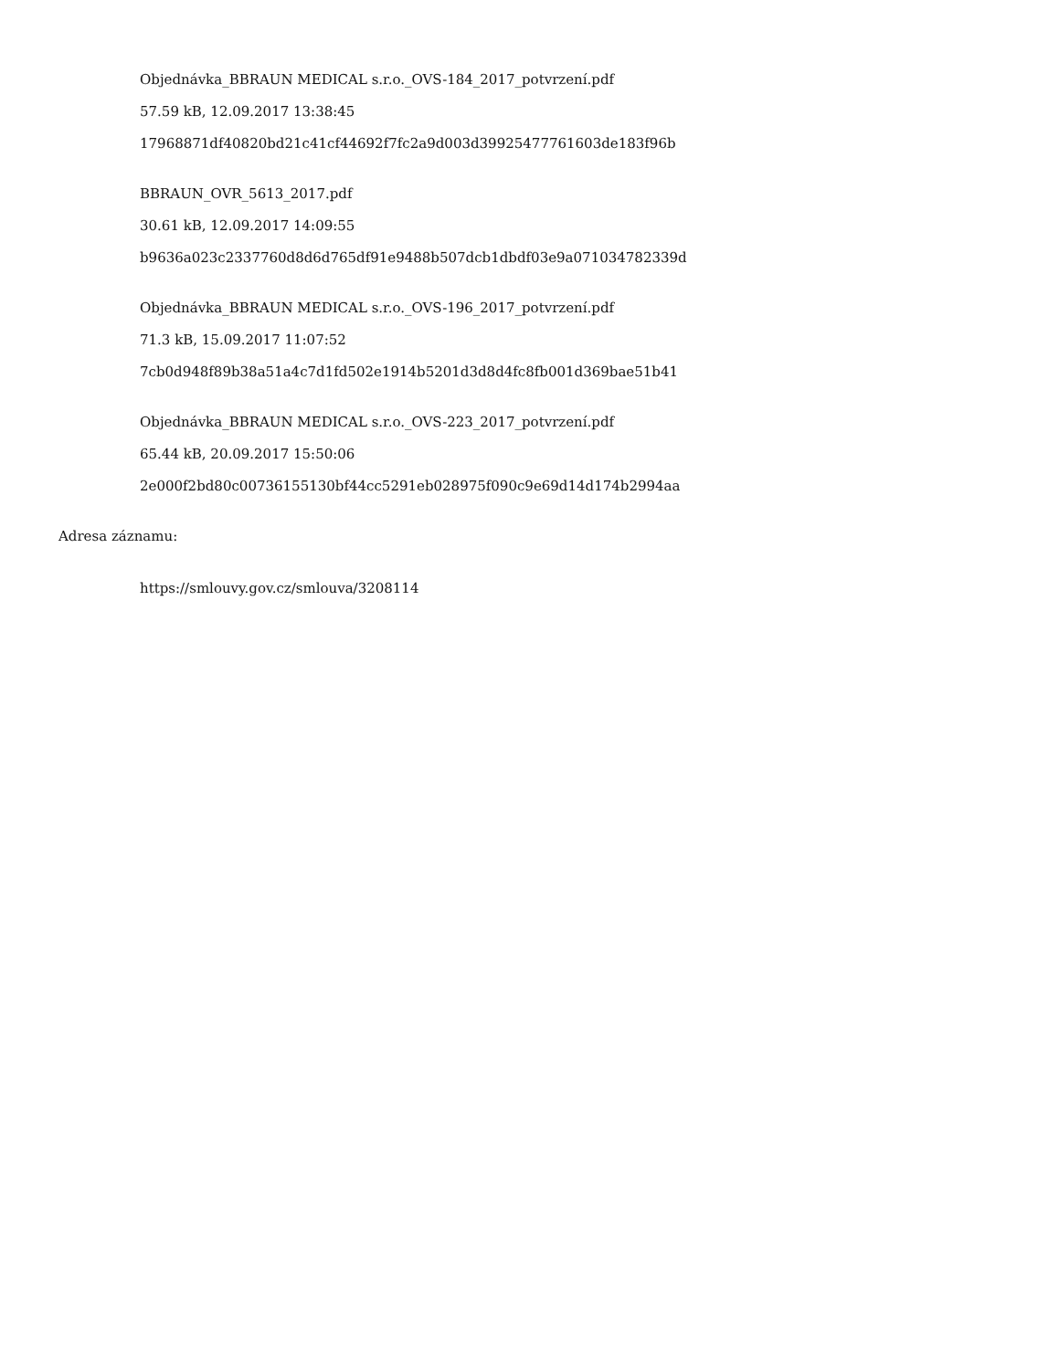Objednávka_BBRAUN MEDICAL s.r.o._OVS-184_2017_potvrzení.pdf
57.59 kB, 12.09.2017 13:38:45
17968871df40820bd21c41cf44692f7fc2a9d003d39925477761603de183f96b
BBRAUN_OVR_5613_2017.pdf
30.61 kB, 12.09.2017 14:09:55
b9636a023c2337760d8d6d765df91e9488b507dcb1dbdf03e9a071034782339d
Objednávka_BBRAUN MEDICAL s.r.o._OVS-196_2017_potvrzení.pdf
71.3 kB, 15.09.2017 11:07:52
7cb0d948f89b38a51a4c7d1fd502e1914b5201d3d8d4fc8fb001d369bae51b41
Objednávka_BBRAUN MEDICAL s.r.o._OVS-223_2017_potvrzení.pdf
65.44 kB, 20.09.2017 15:50:06
2e000f2bd80c00736155130bf44cc5291eb028975f090c9e69d14d174b2994aa
Adresa záznamu:
https://smlouvy.gov.cz/smlouva/3208114